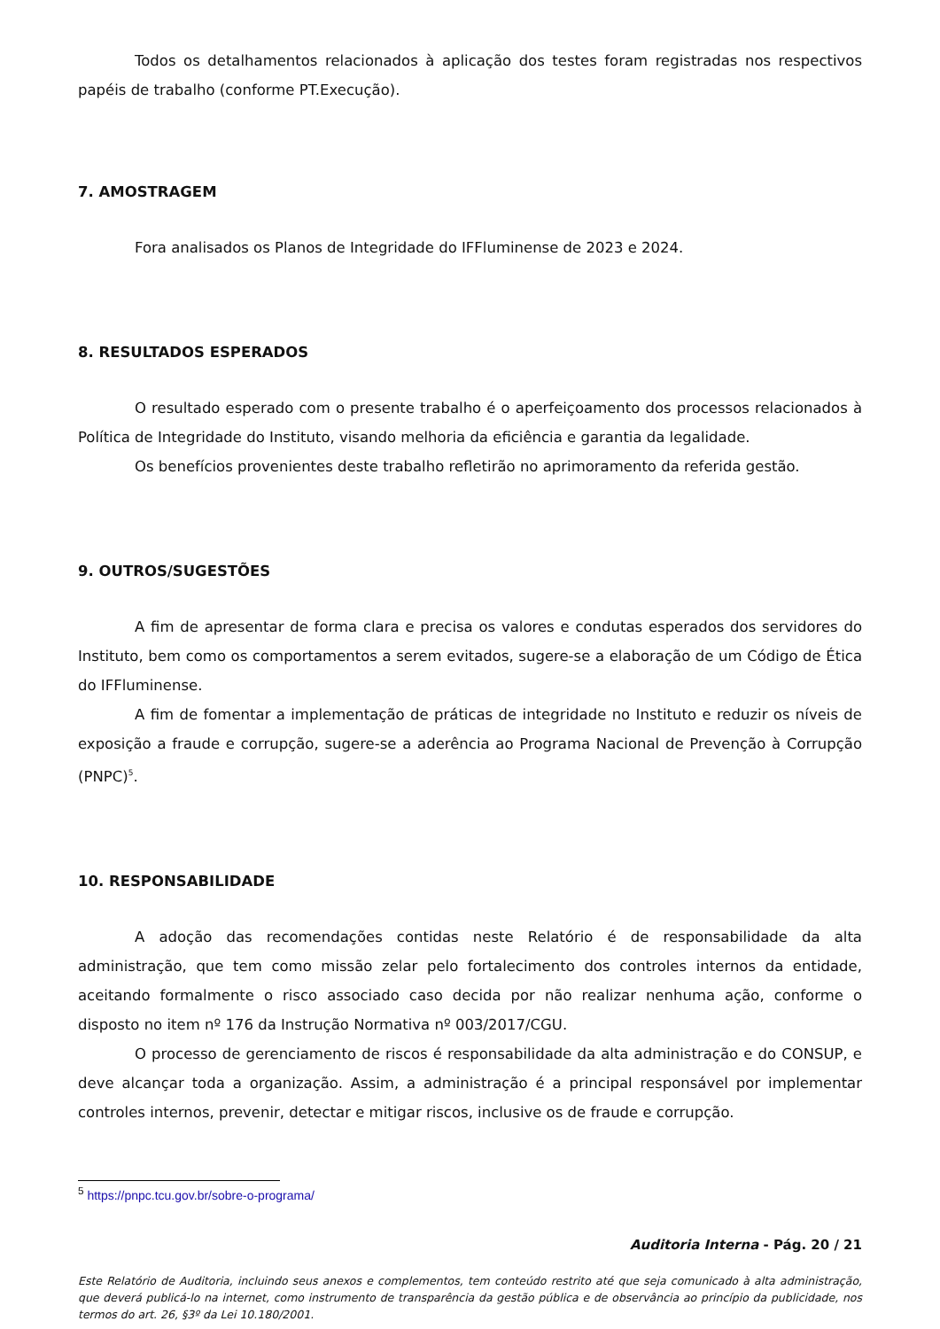Todos os detalhamentos relacionados à aplicação dos testes foram registradas nos respectivos papéis de trabalho (conforme PT.Execução).
7. AMOSTRAGEM
Fora analisados os Planos de Integridade do IFFluminense de 2023 e 2024.
8. RESULTADOS ESPERADOS
O resultado esperado com o presente trabalho é o aperfeiçoamento dos processos relacionados à Política de Integridade do Instituto, visando melhoria da eficiência e garantia da legalidade.
Os benefícios provenientes deste trabalho refletirão no aprimoramento da referida gestão.
9. OUTROS/SUGESTÕES
A fim de apresentar de forma clara e precisa os valores e condutas esperados dos servidores do Instituto, bem como os comportamentos a serem evitados, sugere-se a elaboração de um Código de Ética do IFFluminense.
A fim de fomentar a implementação de práticas de integridade no Instituto e reduzir os níveis de exposição a fraude e corrupção, sugere-se a aderência ao Programa Nacional de Prevenção à Corrupção (PNPC)<sup>5</sup>.
10. RESPONSABILIDADE
A adoção das recomendações contidas neste Relatório é de responsabilidade da alta administração, que tem como missão zelar pelo fortalecimento dos controles internos da entidade, aceitando formalmente o risco associado caso decida por não realizar nenhuma ação, conforme o disposto no item nº 176 da Instrução Normativa nº 003/2017/CGU.
O processo de gerenciamento de riscos é responsabilidade da alta administração e do CONSUP, e deve alcançar toda a organização. Assim, a administração é a principal responsável por implementar controles internos, prevenir, detectar e mitigar riscos, inclusive os de fraude e corrupção.
<sup>5</sup> https://pnpc.tcu.gov.br/sobre-o-programa/
Auditoria Interna - Pág. 20 / 21
Este Relatório de Auditoria, incluindo seus anexos e complementos, tem conteúdo restrito até que seja comunicado à alta administração, que deverá publicá-lo na internet, como instrumento de transparência da gestão pública e de observância ao princípio da publicidade, nos termos do art. 26, §3º da Lei 10.180/2001.